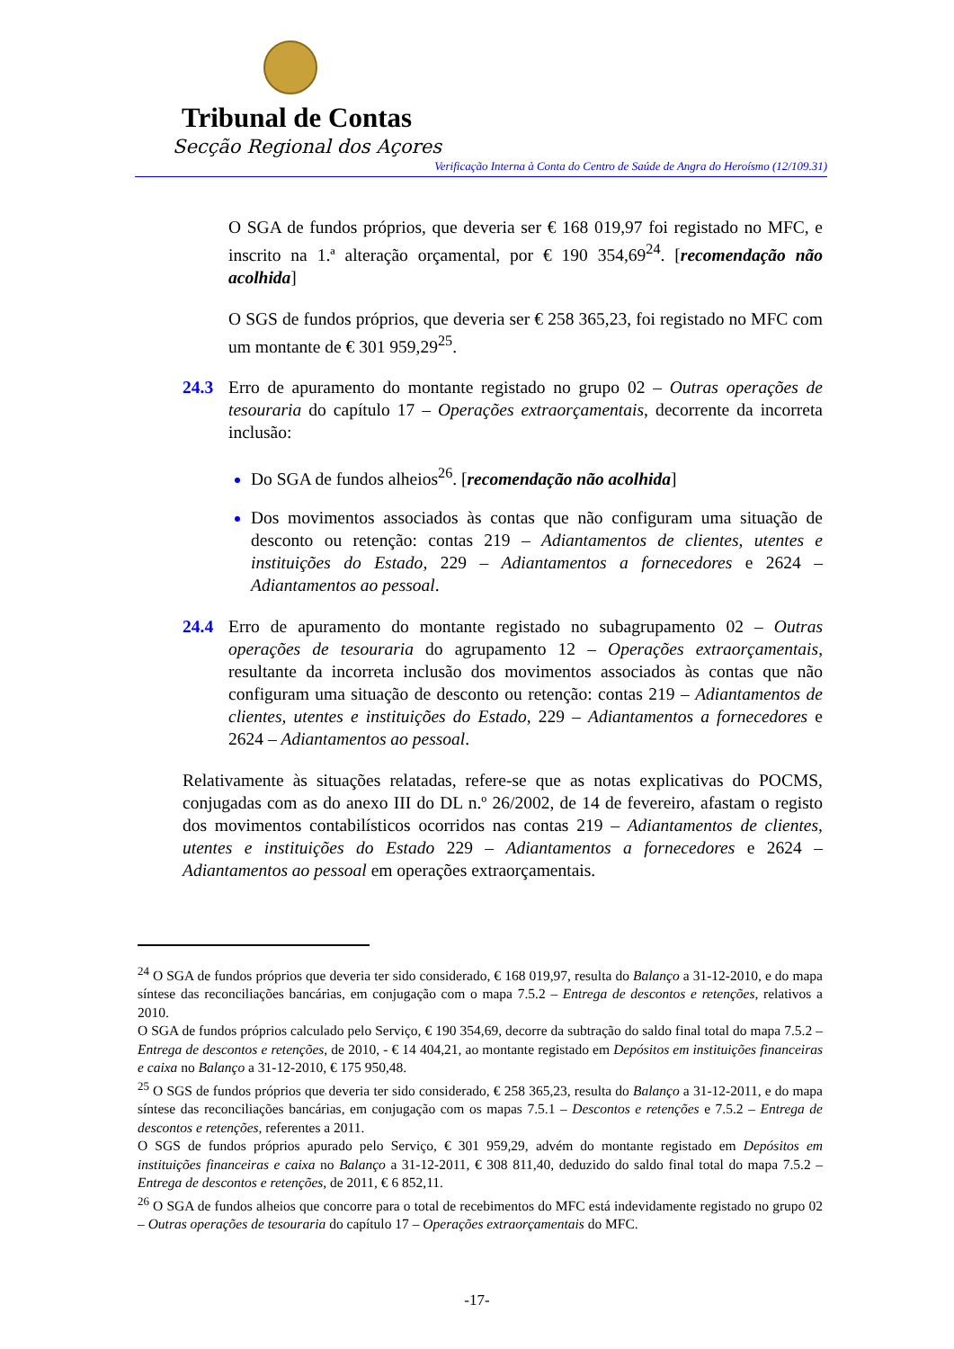Tribunal de Contas
Secção Regional dos Açores
Verificação Interna à Conta do Centro de Saúde de Angra do Heroísmo (12/109.31)
O SGA de fundos próprios, que deveria ser € 168 019,97 foi registado no MFC, e inscrito na 1.ª alteração orçamental, por € 190 354,69<sup>24</sup>. [recomendação não acolhida]
O SGS de fundos próprios, que deveria ser € 258 365,23, foi registado no MFC com um montante de € 301 959,29<sup>25</sup>.
24.3 Erro de apuramento do montante registado no grupo 02 – Outras operações de tesouraria do capítulo 17 – Operações extraorçamentais, decorrente da incorreta inclusão:
Do SGA de fundos alheios<sup>26</sup>. [recomendação não acolhida]
Dos movimentos associados às contas que não configuram uma situação de desconto ou retenção: contas 219 – Adiantamentos de clientes, utentes e instituições do Estado, 229 – Adiantamentos a fornecedores e 2624 – Adiantamentos ao pessoal.
24.4 Erro de apuramento do montante registado no subagrupamento 02 – Outras operações de tesouraria do agrupamento 12 – Operações extraorçamentais, resultante da incorreta inclusão dos movimentos associados às contas que não configuram uma situação de desconto ou retenção: contas 219 – Adiantamentos de clientes, utentes e instituições do Estado, 229 – Adiantamentos a fornecedores e 2624 – Adiantamentos ao pessoal.
Relativamente às situações relatadas, refere-se que as notas explicativas do POCMS, conjugadas com as do anexo III do DL n.º 26/2002, de 14 de fevereiro, afastam o registo dos movimentos contabilísticos ocorridos nas contas 219 – Adiantamentos de clientes, utentes e instituições do Estado 229 – Adiantamentos a fornecedores e 2624 – Adiantamentos ao pessoal em operações extraorçamentais.
<sup>24</sup> O SGA de fundos próprios que deveria ter sido considerado, € 168 019,97, resulta do Balanço a 31-12-2010, e do mapa síntese das reconciliações bancárias, em conjugação com o mapa 7.5.2 – Entrega de descontos e retenções, relativos a 2010.
O SGA de fundos próprios calculado pelo Serviço, € 190 354,69, decorre da subtração do saldo final total do mapa 7.5.2 – Entrega de descontos e retenções, de 2010, - € 14 404,21, ao montante registado em Depósitos em instituições financeiras e caixa no Balanço a 31-12-2010, € 175 950,48.
<sup>25</sup> O SGS de fundos próprios que deveria ter sido considerado, € 258 365,23, resulta do Balanço a 31-12-2011, e do mapa síntese das reconciliações bancárias, em conjugação com os mapas 7.5.1 – Descontos e retenções e 7.5.2 – Entrega de descontos e retenções, referentes a 2011.
O SGS de fundos próprios apurado pelo Serviço, € 301 959,29, advém do montante registado em Depósitos em instituições financeiras e caixa no Balanço a 31-12-2011, € 308 811,40, deduzido do saldo final total do mapa 7.5.2 – Entrega de descontos e retenções, de 2011, € 6 852,11.
<sup>26</sup> O SGA de fundos alheios que concorre para o total de recebimentos do MFC está indevidamente registado no grupo 02 – Outras operações de tesouraria do capítulo 17 – Operações extraorçamentais do MFC.
-17-